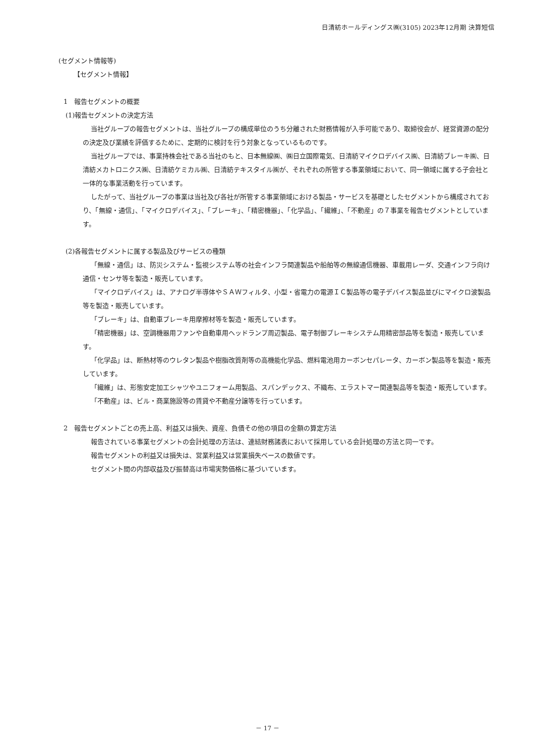日清紡ホールディングス㈱(3105) 2023年12月期 決算短信
(セグメント情報等)
【セグメント情報】
1　報告セグメントの概要
(1)報告セグメントの決定方法
当社グループの報告セグメントは、当社グループの構成単位のうち分離された財務情報が入手可能であり、取締役会が、経営資源の配分の決定及び業績を評価するために、定期的に検討を行う対象となっているものです。
当社グループでは、事業持株会社である当社のもと、日本無線㈱、㈱日立国際電気、日清紡マイクロデバイス㈱、日清紡ブレーキ㈱、日清紡メカトロニクス㈱、日清紡ケミカル㈱、日清紡テキスタイル㈱が、それぞれの所管する事業領域において、同一領域に属する子会社と一体的な事業活動を行っています。
したがって、当社グループの事業は当社及び各社が所管する事業領域における製品・サービスを基礎としたセグメントから構成されており、「無線・通信」、「マイクロデバイス」、「ブレーキ」、「精密機器」、「化学品」、「繊維」、「不動産」の７事業を報告セグメントとしています。
(2)各報告セグメントに属する製品及びサービスの種類
「無線・通信」は、防災システム・監視システム等の社会インフラ関連製品や船舶等の無線通信機器、車載用レーダ、交通インフラ向け通信・センサ等を製造・販売しています。
「マイクロデバイス」は、アナログ半導体やＳＡＷフィルタ、小型・省電力の電源ＩＣ製品等の電子デバイス製品並びにマイクロ波製品等を製造・販売しています。
「ブレーキ」は、自動車ブレーキ用摩擦材等を製造・販売しています。
「精密機器」は、空調機器用ファンや自動車用ヘッドランプ周辺製品、電子制御ブレーキシステム用精密部品等を製造・販売しています。
「化学品」は、断熱材等のウレタン製品や樹脂改質剤等の高機能化学品、燃料電池用カーボンセパレータ、カーボン製品等を製造・販売しています。
「繊維」は、形態安定加工シャツやユニフォーム用製品、スパンデックス、不織布、エラストマー関連製品等を製造・販売しています。
「不動産」は、ビル・商業施設等の賃貸や不動産分譲等を行っています。
2　報告セグメントごとの売上高、利益又は損失、資産、負債その他の項目の金額の算定方法
報告されている事業セグメントの会計処理の方法は、連結財務諸表において採用している会計処理の方法と同一です。
報告セグメントの利益又は損失は、営業利益又は営業損失ベースの数値です。
セグメント間の内部収益及び振替高は市場実勢価格に基づいています。
－ 17 －